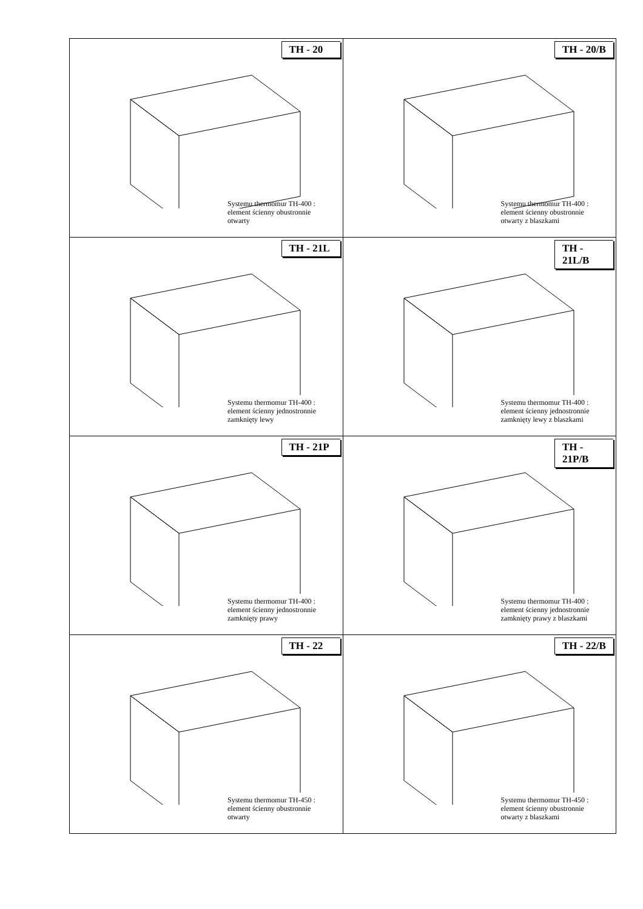| TH - 20 Systemu thermomur TH-400 : element ścienny obustronnie otwarty | TH - 20/B Systemu thermomur TH-400 : element ścienny obustronnie otwarty z blaszkami |
| TH - 21L Systemu thermomur TH-400 : element ścienny jednostronnie zamknięty lewy | TH - 21L/B Systemu thermomur TH-400 : element ścienny jednostronnie zamknięty lewy z blaszkami |
| TH - 21P Systemu thermomur TH-400 : element ścienny jednostronnie zamknięty prawy | TH - 21P/B Systemu thermomur TH-400 : element ścienny jednostronnie zamknięty prawy z blaszkami |
| TH - 22 Systemu thermomur TH-450 : element ścienny obustronnie otwarty | TH - 22/B Systemu thermomur TH-450 : element ścienny obustronnie otwarty z blaszkami |